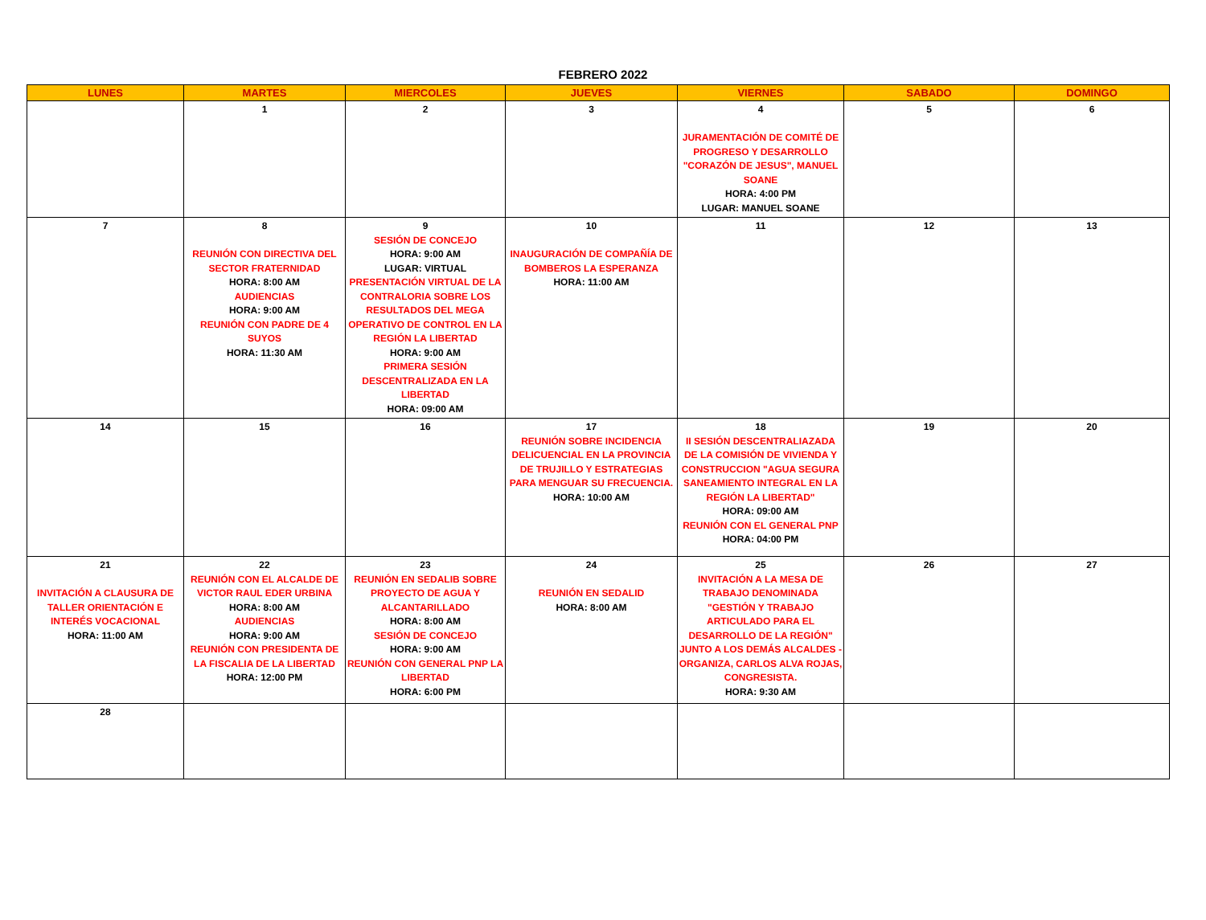FEBRERO 2022
| LUNES | MARTES | MIERCOLES | JUEVES | VIERNES | SABADO | DOMINGO |
| --- | --- | --- | --- | --- | --- | --- |
| | 1 | 2 | 3 | 4 JURAMENTACIÓN DE COMITÉ DE PROGRESO Y DESARROLLO "CORAZÓN DE JESUS", MANUEL SOANE HORA: 4:00 PM LUGAR: MANUEL SOANE | 5 | 6 |
| 7 | 8 REUNIÓN CON DIRECTIVA DEL SECTOR FRATERNIDAD HORA: 8:00 AM AUDIENCIAS HORA: 9:00 AM REUNIÓN CON PADRE DE 4 SUYOS HORA: 11:30 AM | 9 SESIÓN DE CONCEJO HORA: 9:00 AM LUGAR: VIRTUAL PRESENTACIÓN VIRTUAL DE LA CONTRALORIA SOBRE LOS RESULTADOS DEL MEGA OPERATIVO DE CONTROL EN LA REGIÓN LA LIBERTAD HORA: 9:00 AM PRIMERA SESIÓN DESCENTRALIZADA EN LA LIBERTAD HORA: 09:00 AM | 10 INAUGURACIÓN DE COMPAÑÍA DE BOMBEROS LA ESPERANZA HORA: 11:00 AM | 11 | 12 | 13 |
| 14 | 15 | 16 | 17 REUNIÓN SOBRE INCIDENCIA DELICUENCIAL EN LA PROVINCIA DE TRUJILLO Y ESTRATEGIAS PARA MENGUAR SU FRECUENCIA. HORA: 10:00 AM | 18 II SESIÓN DESCENTRALIAZADA DE LA COMISIÓN DE VIVIENDA Y CONSTRUCCION "AGUA SEGURA SANEAMIENTO INTEGRAL EN LA REGIÓN LA LIBERTAD" HORA: 09:00 AM REUNIÓN CON EL GENERAL PNP HORA: 04:00 PM | 19 | 20 |
| 21 INVITACIÓN A CLAUSURA DE TALLER ORIENTACIÓN E INTERÉS VOCACIONAL HORA: 11:00 AM | 22 REUNIÓN CON EL ALCALDE DE VICTOR RAUL EDER URBINA HORA: 8:00 AM AUDIENCIAS HORA: 9:00 AM REUNIÓN CON PRESIDENTA DE LA FISCALIA DE LA LIBERTAD HORA: 12:00 PM | 23 REUNIÓN EN SEDALIB SOBRE PROYECTO DE AGUA Y ALCANTARILLADO HORA: 8:00 AM SESIÓN DE CONCEJO HORA: 9:00 AM REUNIÓN CON GENERAL PNP LA LIBERTAD HORA: 6:00 PM | 24 REUNIÓN EN SEDALID HORA: 8:00 AM | 25 INVITACIÓN A LA MESA DE TRABAJO DENOMINADA "GESTIÓN Y TRABAJO ARTICULADO PARA EL DESARROLLO DE LA REGIÓN" JUNTO A LOS DEMÁS ALCALDES - ORGANIZA, CARLOS ALVA ROJAS, CONGRESISTA. HORA: 9:30 AM | 26 | 27 |
| 28 | | | | | | |